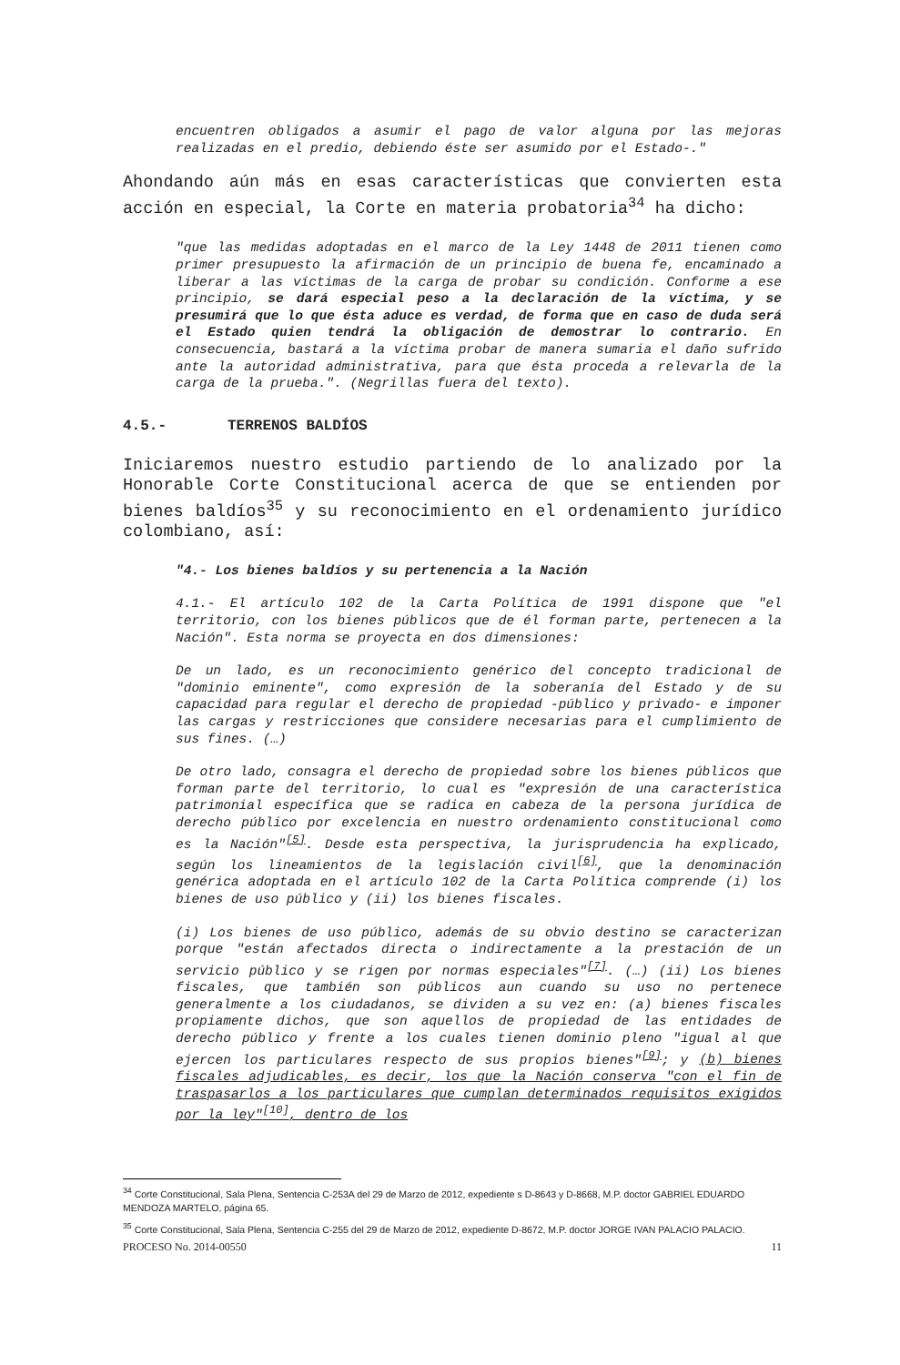encuentren obligados a asumir el pago de valor alguna por las mejoras realizadas en el predio, debiendo éste ser asumido por el Estado-."
Ahondando aún más en esas características que convierten esta acción en especial, la Corte en materia probatoria<sup>34</sup> ha dicho:
"que las medidas adoptadas en el marco de la Ley 1448 de 2011 tienen como primer presupuesto la afirmación de un principio de buena fe, encaminado a liberar a las víctimas de la carga de probar su condición. Conforme a ese principio, se dará especial peso a la declaración de la víctima, y se presumirá que lo que ésta aduce es verdad, de forma que en caso de duda será el Estado quien tendrá la obligación de demostrar lo contrario. En consecuencia, bastará a la víctima probar de manera sumaria el daño sufrido ante la autoridad administrativa, para que ésta proceda a relevarla de la carga de la prueba.". (Negrillas fuera del texto).
4.5.- TERRENOS BALDÍOS
Iniciaremos nuestro estudio partiendo de lo analizado por la Honorable Corte Constitucional acerca de que se entienden por bienes baldíos<sup>35</sup> y su reconocimiento en el ordenamiento jurídico colombiano, así:
"4.- Los bienes baldíos y su pertenencia a la Nación
4.1.- El artículo 102 de la Carta Política de 1991 dispone que "el territorio, con los bienes públicos que de él forman parte, pertenecen a la Nación". Esta norma se proyecta en dos dimensiones:
De un lado, es un reconocimiento genérico del concepto tradicional de "dominio eminente", como expresión de la soberanía del Estado y de su capacidad para regular el derecho de propiedad -público y privado- e imponer las cargas y restricciones que considere necesarias para el cumplimiento de sus fines. (…)
De otro lado, consagra el derecho de propiedad sobre los bienes públicos que forman parte del territorio, lo cual es "expresión de una característica patrimonial específica que se radica en cabeza de la persona jurídica de derecho público por excelencia en nuestro ordenamiento constitucional como es la Nación"<sup>[5]</sup>. Desde esta perspectiva, la jurisprudencia ha explicado, según los lineamientos de la legislación civil<sup>[6]</sup>, que la denominación genérica adoptada en el artículo 102 de la Carta Política comprende (i) los bienes de uso público y (ii) los bienes fiscales.
(i) Los bienes de uso público, además de su obvio destino se caracterizan porque "están afectados directa o indirectamente a la prestación de un servicio público y se rigen por normas especiales"<sup>[7]</sup>. (…) (ii) Los bienes fiscales, que también son públicos aun cuando su uso no pertenece generalmente a los ciudadanos, se dividen a su vez en: (a) bienes fiscales propiamente dichos, que son aquellos de propiedad de las entidades de derecho público y frente a los cuales tienen dominio pleno "igual al que ejercen los particulares respecto de sus propios bienes"<sup>[9]</sup>; y (b) bienes fiscales adjudicables, es decir, los que la Nación conserva "con el fin de traspasarlos a los particulares que cumplan determinados requisitos exigidos por la ley"<sup>[10]</sup>, dentro de los
<sup>34</sup> Corte Constitucional, Sala Plena, Sentencia C-253A del 29 de Marzo de 2012, expediente s D-8643 y D-8668, M.P. doctor GABRIEL EDUARDO MENDOZA MARTELO, página 65.
<sup>35</sup> Corte Constitucional, Sala Plena, Sentencia C-255 del 29 de Marzo de 2012, expediente D-8672, M.P. doctor JORGE IVAN PALACIO PALACIO.
PROCESO No. 2014-00550 11